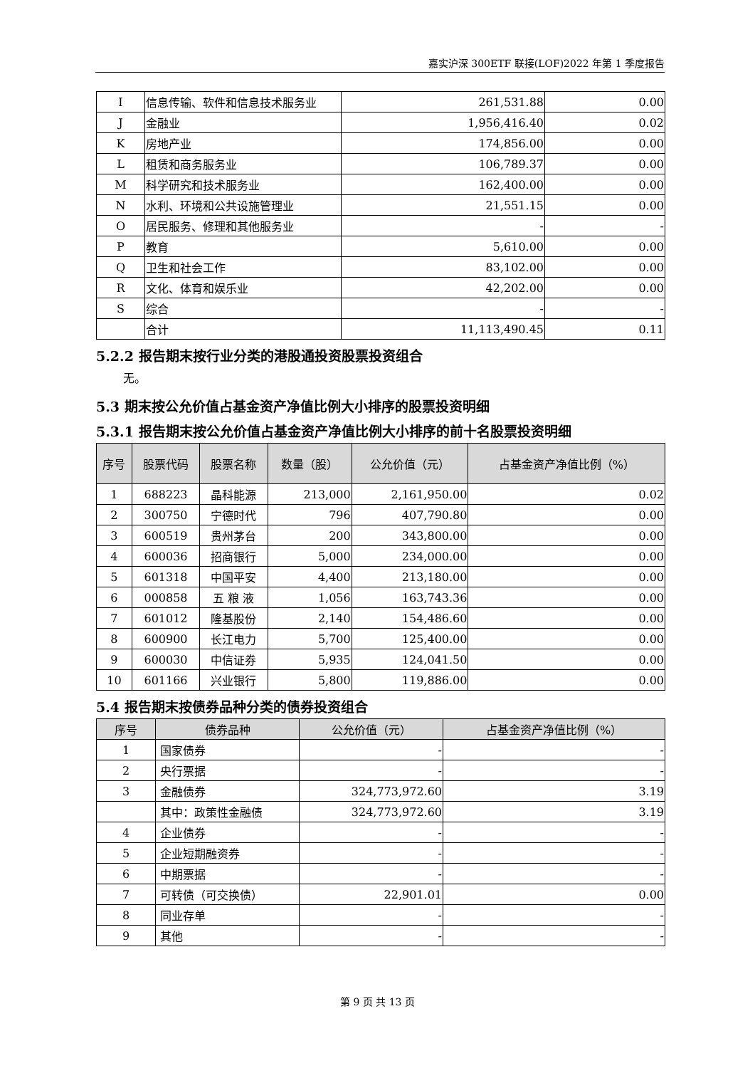嘉实沪深 300ETF 联接(LOF)2022 年第 1 季度报告
| I | 信息传输、软件和信息技术服务业 | 261,531.88 | 0.00 |
| J | 金融业 | 1,956,416.40 | 0.02 |
| K | 房地产业 | 174,856.00 | 0.00 |
| L | 租赁和商务服务业 | 106,789.37 | 0.00 |
| M | 科学研究和技术服务业 | 162,400.00 | 0.00 |
| N | 水利、环境和公共设施管理业 | 21,551.15 | 0.00 |
| O | 居民服务、修理和其他服务业 | - | - |
| P | 教育 | 5,610.00 | 0.00 |
| Q | 卫生和社会工作 | 83,102.00 | 0.00 |
| R | 文化、体育和娱乐业 | 42,202.00 | 0.00 |
| S | 综合 | - | - |
| | 合计 | 11,113,490.45 | 0.11 |
5.2.2 报告期末按行业分类的港股通投资股票投资组合
无。
5.3 期末按公允价值占基金资产净值比例大小排序的股票投资明细
5.3.1 报告期末按公允价值占基金资产净值比例大小排序的前十名股票投资明细
| 序号 | 股票代码 | 股票名称 | 数量（股） | 公允价值（元） | 占基金资产净值比例（%） |
| --- | --- | --- | --- | --- | --- |
| 1 | 688223 | 晶科能源 | 213,000 | 2,161,950.00 | 0.02 |
| 2 | 300750 | 宁德时代 | 796 | 407,790.80 | 0.00 |
| 3 | 600519 | 贵州茅台 | 200 | 343,800.00 | 0.00 |
| 4 | 600036 | 招商银行 | 5,000 | 234,000.00 | 0.00 |
| 5 | 601318 | 中国平安 | 4,400 | 213,180.00 | 0.00 |
| 6 | 000858 | 五 粮 液 | 1,056 | 163,743.36 | 0.00 |
| 7 | 601012 | 隆基股份 | 2,140 | 154,486.60 | 0.00 |
| 8 | 600900 | 长江电力 | 5,700 | 125,400.00 | 0.00 |
| 9 | 600030 | 中信证券 | 5,935 | 124,041.50 | 0.00 |
| 10 | 601166 | 兴业银行 | 5,800 | 119,886.00 | 0.00 |
5.4 报告期末按债券品种分类的债券投资组合
| 序号 | 债券品种 | 公允价值（元） | 占基金资产净值比例（%） |
| --- | --- | --- | --- |
| 1 | 国家债券 | - | - |
| 2 | 央行票据 | - | - |
| 3 | 金融债券 | 324,773,972.60 | 3.19 |
| | 其中：政策性金融债 | 324,773,972.60 | 3.19 |
| 4 | 企业债券 | - | - |
| 5 | 企业短期融资券 | - | - |
| 6 | 中期票据 | - | - |
| 7 | 可转债（可交换债） | 22,901.01 | 0.00 |
| 8 | 同业存单 | - | - |
| 9 | 其他 | - | - |
第 9 页 共 13 页